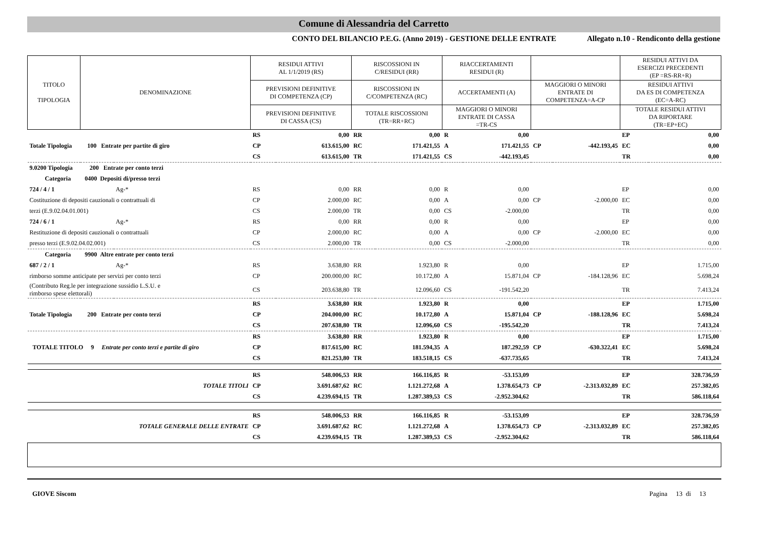Comune di Alessandria del Carretto
CONTO DEL BILANCIO P.E.G. (Anno 2019) - GESTIONE DELLE ENTRATE Allegato n.10 - Rendiconto della gestione
| TITOLO TIPOLOGIA | DENOMINAZIONE | | RESIDUI ATTIVI AL 1/1/2019 (RS) | | RISCOSSIONI IN C/RESIDUI (RR) | | RIACCERTAMENTI RESIDUI (R) | | | | RESIDUI ATTIVI DA ESERCIZI PRECEDENTI (EP =RS-RR+R) | |
| --- | --- | --- | --- | --- | --- | --- | --- | --- | --- | --- | --- | --- |
| | | | PREVISIONI DEFINITIVE DI COMPETENZA (CP) | | RISCOSSIONI IN C/COMPETENZA (RC) | | ACCERTAMENTI (A) | | MAGGIORI O MINORI ENTRATE DI COMPETENZA=A-CP | | RESIDUI ATTIVI DA ES DI COMPETENZA (EC=A-RC) | |
| | | | PREVISIONI DEFINITIVE DI CASSA (CS) | | TOTALE RISCOSSIONI (TR=RR+RC) | | MAGGIORI O MINORI ENTRATE DI CASSA =TR-CS | | | | TOTALE RESIDUI ATTIVI DA RIPORTARE (TR=EP+EC) | |
| | | | RS | 0,00 | RR | 0,00 | R | 0,00 | | | EP | 0,00 |
| Totale Tipologia 100 Entrate per partite di giro | | | CP | 613.615,00 | RC | 171.421,55 | A | 171.421,55 | CP | -442.193,45 | EC | 0,00 |
| | | | CS | 613.615,00 | TR | 171.421,55 | CS | -442.193,45 | | | TR | 0,00 |
| 9.0200 Tipologia 200 Entrate per conto terzi | | | | | | | | | | | | |
| Categoria 0400 Depositi di/presso terzi | | | | | | | | | | | | |
| 724 / 4 / 1 | | Ag-* | RS | 0,00 | RR | 0,00 | R | 0,00 | | | EP | 0,00 |
| Costituzione di depositi cauzionali o contrattuali di | | | CP | 2.000,00 | RC | 0,00 | A | 0,00 | CP | -2.000,00 | EC | 0,00 |
| terzi (E.9.02.04.01.001) | | | CS | 2.000,00 | TR | 0,00 | CS | -2.000,00 | | | TR | 0,00 |
| 724 / 6 / 1 | | Ag-* | RS | 0,00 | RR | 0,00 | R | 0,00 | | | EP | 0,00 |
| Restituzione di depositi cauzionali o contrattuali | | | CP | 2.000,00 | RC | 0,00 | A | 0,00 | CP | -2.000,00 | EC | 0,00 |
| presso terzi (E.9.02.04.02.001) | | | CS | 2.000,00 | TR | 0,00 | CS | -2.000,00 | | | TR | 0,00 |
| Categoria 9900 Altre entrate per conto terzi | | | | | | | | | | | | |
| 687 / 2 / 1 | | Ag-* | RS | 3.638,80 | RR | 1.923,80 | R | 0,00 | | | EP | 1.715,00 |
| rimborso somme anticipate per servizi per conto terzi | | | CP | 200.000,00 | RC | 10.172,80 | A | 15.871,04 | CP | -184.128,96 | EC | 5.698,24 |
| (Contributo Reg.le per integrazione sussidio L.S.U. e rimborso spese elettorali) | | | CS | 203.638,80 | TR | 12.096,60 | CS | -191.542,20 | | | TR | 7.413,24 |
| | | | RS | 3.638,80 | RR | 1.923,80 | R | 0,00 | | | EP | 1.715,00 |
| Totale Tipologia 200 Entrate per conto terzi | | | CP | 204.000,00 | RC | 10.172,80 | A | 15.871,04 | CP | -188.128,96 | EC | 5.698,24 |
| | | | CS | 207.638,80 | TR | 12.096,60 | CS | -195.542,20 | | | TR | 7.413,24 |
| | | | RS | 3.638,80 | RR | 1.923,80 | R | 0,00 | | | EP | 1.715,00 |
| TOTALE TITOLO 9 Entrate per conto terzi e partite di giro | | | CP | 817.615,00 | RC | 181.594,35 | A | 187.292,59 | CP | -630.322,41 | EC | 5.698,24 |
| | | | CS | 821.253,80 | TR | 183.518,15 | CS | -637.735,65 | | | TR | 7.413,24 |
| | | | RS | 548.006,53 | RR | 166.116,85 | R | -53.153,09 | | | EP | 328.736,59 |
| TOTALE TITOLI | | | CP | 3.691.687,62 | RC | 1.121.272,68 | A | 1.378.654,73 | CP | -2.313.032,89 | EC | 257.382,05 |
| | | | CS | 4.239.694,15 | TR | 1.287.389,53 | CS | -2.952.304,62 | | | TR | 586.118,64 |
| | | | RS | 548.006,53 | RR | 166.116,85 | R | -53.153,09 | | | EP | 328.736,59 |
| TOTALE GENERALE DELLE ENTRATE | | | CP | 3.691.687,62 | RC | 1.121.272,68 | A | 1.378.654,73 | CP | -2.313.032,89 | EC | 257.382,05 |
| | | | CS | 4.239.694,15 | TR | 1.287.389,53 | CS | -2.952.304,62 | | | TR | 586.118,64 |
GIOVE Siscom Pagina 13 di 13